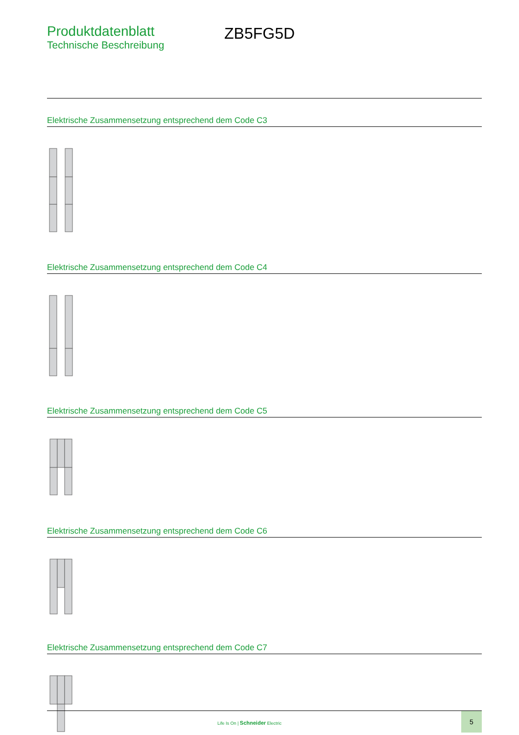Produktdatenblatt
Technische Beschreibung
ZB5FG5D
Elektrische Zusammensetzung entsprechend dem Code C3
Elektrische Zusammensetzung entsprechend dem Code C4
Elektrische Zusammensetzung entsprechend dem Code C5
Elektrische Zusammensetzung entsprechend dem Code C6
Elektrische Zusammensetzung entsprechend dem Code C7
Life Is On | Schneider Electric
5